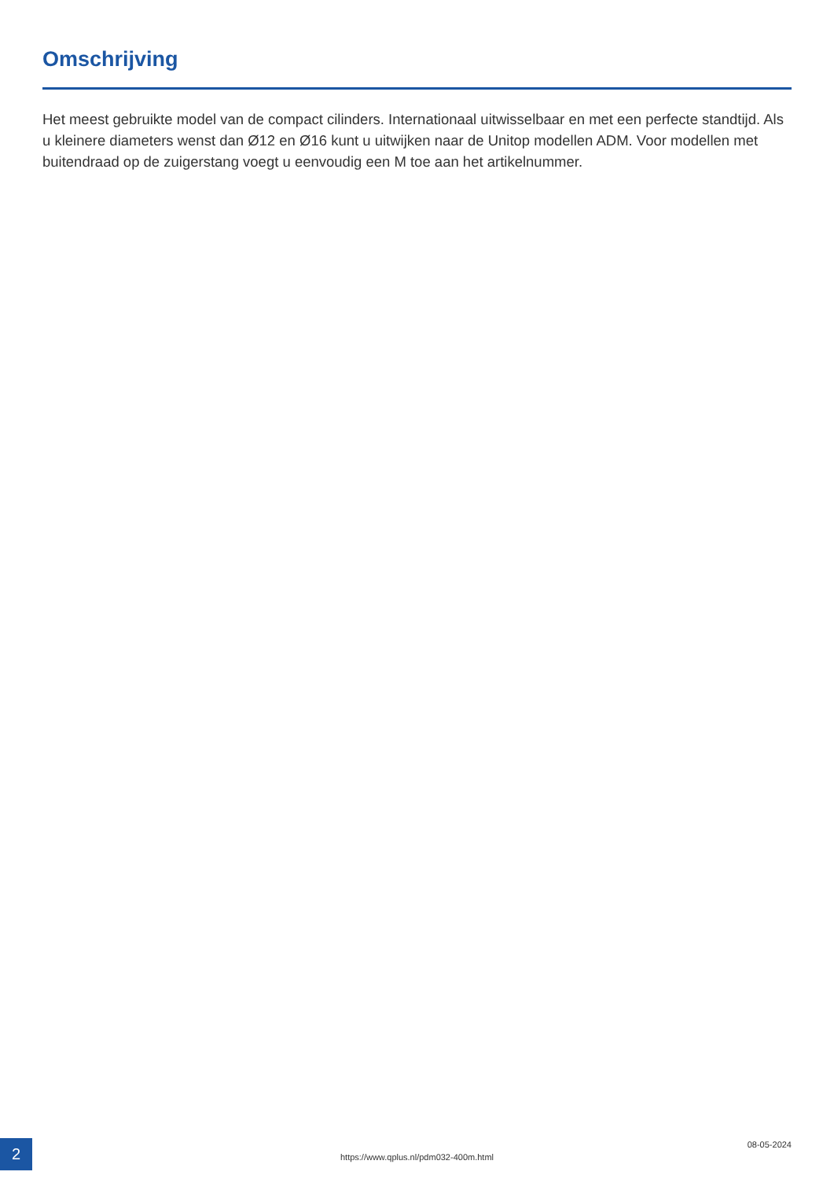Omschrijving
Het meest gebruikte model van de compact cilinders. Internationaal uitwisselbaar en met een perfecte standtijd. Als u kleinere diameters wenst dan Ø12 en Ø16 kunt u uitwijken naar de Unitop modellen ADM. Voor modellen met buitendraad op de zuigerstang voegt u eenvoudig een M toe aan het artikelnummer.
2
https://www.qplus.nl/pdm032-400m.html
08-05-2024